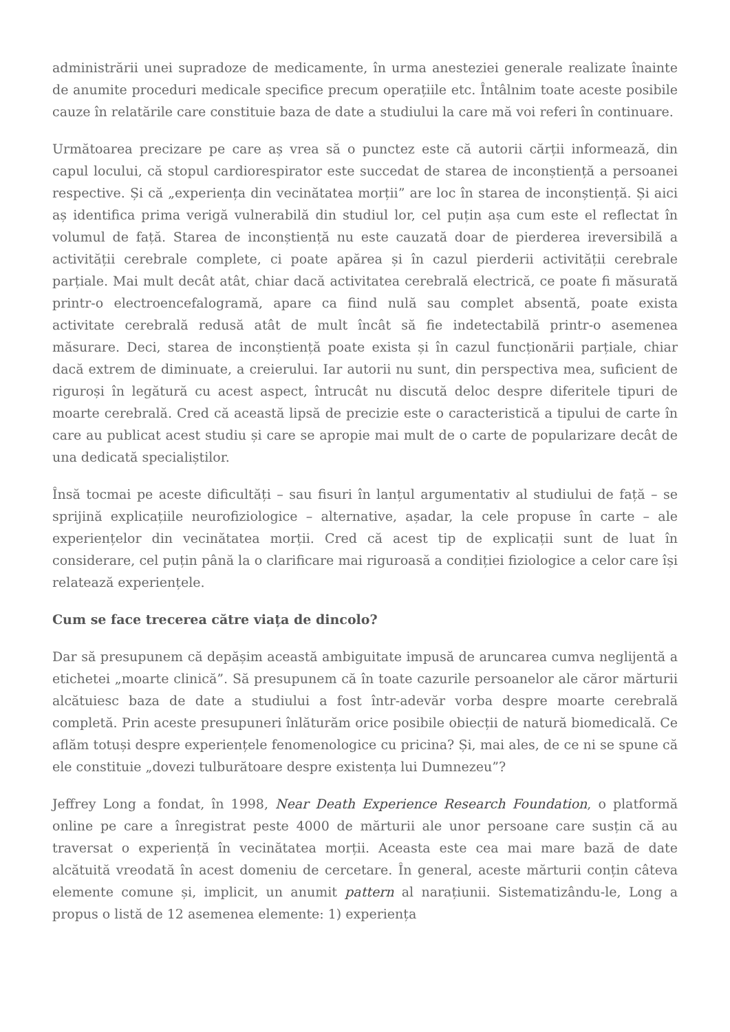administrării unei supradoze de medicamente, în urma anesteziei generale realizate înainte de anumite proceduri medicale specifice precum operațiile etc. Întâlnim toate aceste posibile cauze în relatările care constituie baza de date a studiului la care mă voi referi în continuare.
Următoarea precizare pe care aș vrea să o punctez este că autorii cărții informează, din capul locului, că stopul cardiorespirator este succedat de starea de inconștiență a persoanei respective. Și că „experiența din vecinătatea morții” are loc în starea de inconștiență. Și aici aș identifica prima verigă vulnerabilă din studiul lor, cel puțin așa cum este el reflectat în volumul de față. Starea de inconștiență nu este cauzată doar de pierderea ireversibilă a activității cerebrale complete, ci poate apărea și în cazul pierderii activității cerebrale parțiale. Mai mult decât atât, chiar dacă activitatea cerebrală electrică, ce poate fi măsurată printr-o electroencefalogramă, apare ca fiind nulă sau complet absentă, poate exista activitate cerebrală redusă atât de mult încât să fie indetectabilă printr-o asemenea măsurare. Deci, starea de inconștiență poate exista și în cazul funcționării parțiale, chiar dacă extrem de diminuate, a creierului. Iar autorii nu sunt, din perspectiva mea, suficient de riguroși în legătură cu acest aspect, întrucât nu discută deloc despre diferitele tipuri de moarte cerebrală. Cred că această lipsă de precizie este o caracteristică a tipului de carte în care au publicat acest studiu și care se apropie mai mult de o carte de popularizare decât de una dedicată specialiștilor.
Însă tocmai pe aceste dificultăți – sau fisuri în lanțul argumentativ al studiului de față – se sprijină explicațiile neurofiziologice – alternative, așadar, la cele propuse în carte – ale experiențelor din vecinătatea morții. Cred că acest tip de explicații sunt de luat în considerare, cel puțin până la o clarificare mai riguroasă a condiției fiziologice a celor care își relatează experiențele.
Cum se face trecerea către viața de dincolo?
Dar să presupunem că depășim această ambiguitate impusă de aruncarea cumva neglijentă a etichetei „moarte clinică”. Să presupunem că în toate cazurile persoanelor ale căror mărturii alcătuiesc baza de date a studiului a fost într-adevăr vorba despre moarte cerebrală completă. Prin aceste presupuneri înlăturăm orice posibile obiecții de natură biomedicală. Ce aflăm totuși despre experiențele fenomenologice cu pricina? Și, mai ales, de ce ni se spune că ele constituie „dovezi tulburătoare despre existența lui Dumnezeu”?
Jeffrey Long a fondat, în 1998, Near Death Experience Research Foundation, o platformă online pe care a înregistrat peste 4000 de mărturii ale unor persoane care susțin că au traversat o experiență în vecinătatea morții. Aceasta este cea mai mare bază de date alcătuită vreodată în acest domeniu de cercetare. În general, aceste mărturii conțin câteva elemente comune și, implicit, un anumit pattern al narațiunii. Sistematizându-le, Long a propus o listă de 12 asemenea elemente: 1) experiența